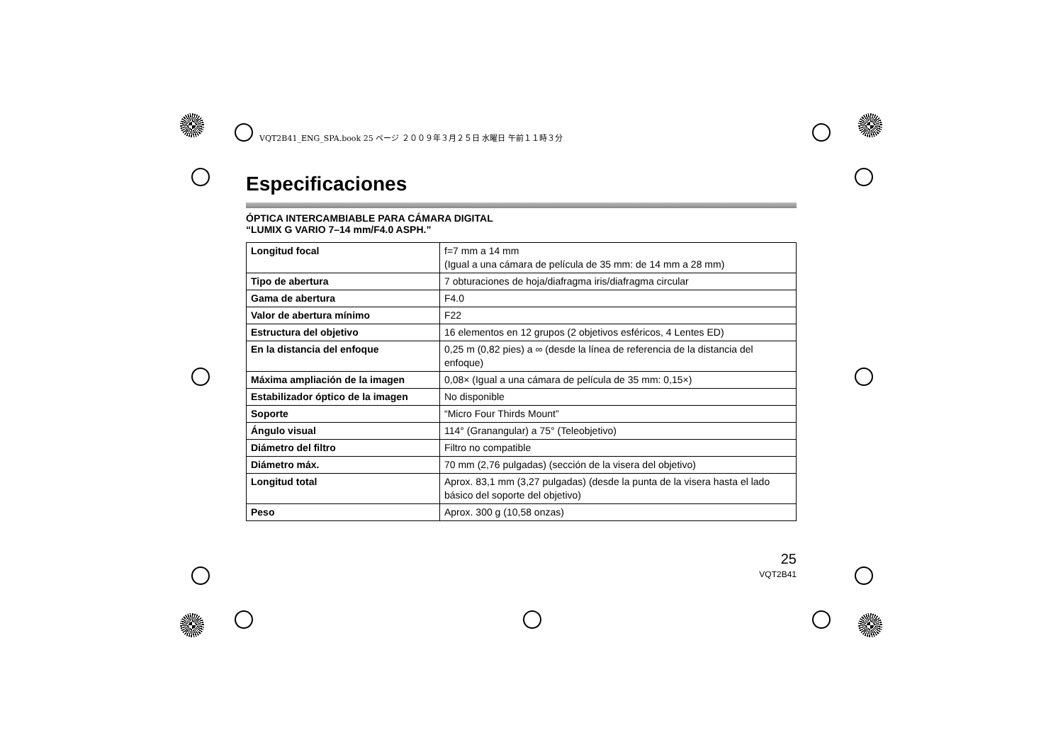VQT2B41_ENG_SPA.book 25 ページ ２００９年３月２５日 水曜日 午前１１時３分
Especificaciones
ÓPTICA INTERCAMBIABLE PARA CÁMARA DIGITAL
“LUMIX G VARIO 7–14 mm/F4.0 ASPH.”
| Longitud focal | f=7 mm a 14 mm (Igual a una cámara de película de 35 mm: de 14 mm a 28 mm) |
| Tipo de abertura | 7 obturaciones de hoja/diafragma iris/diafragma circular |
| Gama de abertura | F4.0 |
| Valor de abertura mínimo | F22 |
| Estructura del objetivo | 16 elementos en 12 grupos (2 objetivos esféricos, 4 Lentes ED) |
| En la distancia del enfoque | 0,25 m (0,82 pies) a ∞ (desde la línea de referencia de la distancia del enfoque) |
| Máxima ampliación de la imagen | 0,08× (Igual a una cámara de película de 35 mm: 0,15×) |
| Estabilizador óptico de la imagen | No disponible |
| Soporte | “Micro Four Thirds Mount” |
| Ángulo visual | 114° (Granangular) a 75° (Teleobjetivo) |
| Diámetro del filtro | Filtro no compatible |
| Diámetro máx. | 70 mm (2,76 pulgadas) (sección de la visera del objetivo) |
| Longitud total | Aprox. 83,1 mm (3,27 pulgadas) (desde la punta de la visera hasta el lado básico del soporte del objetivo) |
| Peso | Aprox. 300 g (10,58 onzas) |
25
VQT2B41